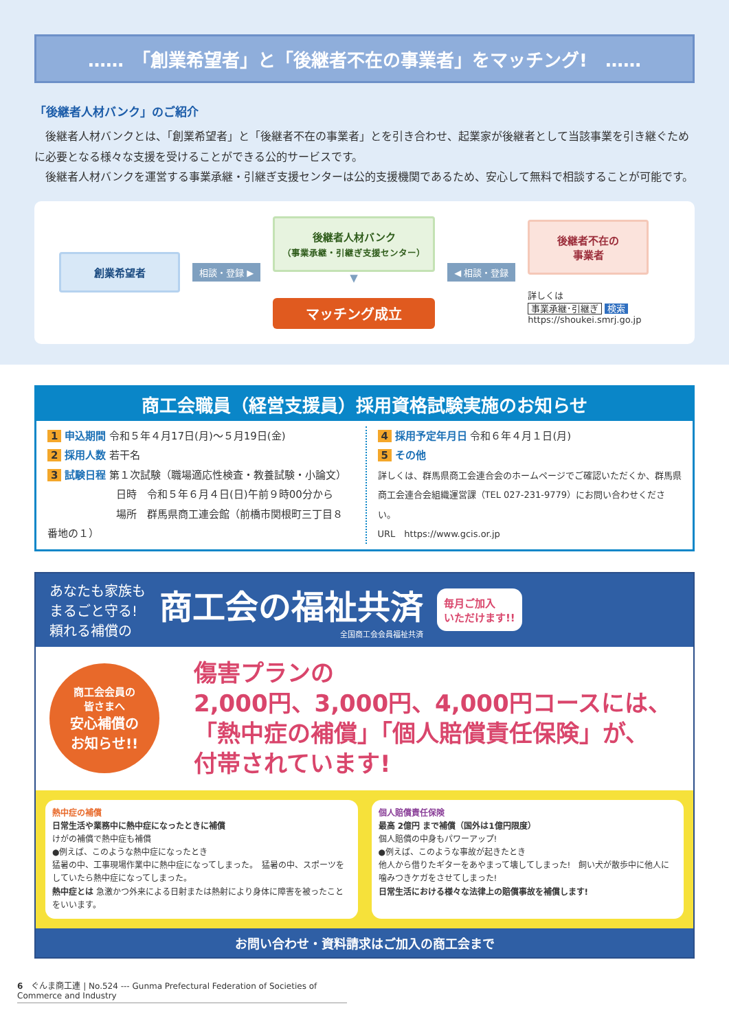……　「創業希望者」と「後継者不在の事業者」をマッチング!　……
「後継者人材バンク」のご紹介
　後継者人材バンクとは、「創業希望者」と「後継者不在の事業者」とを引き合わせ、起業家が後継者として当該事業を引き継ぐために必要となる様々な支援を受けることができる公的サービスです。
　後継者人材バンクを運営する事業承継・引継ぎ支援センターは公的支援機関であるため、安心して無料で相談することが可能です。
創業希望者
相談・登録 ▶
後継者人材バンク
（事業承継・引継ぎ支援センター）
▼
マッチング成立
◀ 相談・登録
後継者不在の
事業者
詳しくは
事業承継･引継ぎ 検索
https://shoukei.smrj.go.jp
商工会職員（経営支援員）採用資格試験実施のお知らせ
1 申込期間 令和５年４月17日(月)～５月19日(金)
2 採用人数 若干名
3 試験日程 第１次試験（職場適応性検査・教養試験・小論文）
日時　令和５年６月４日(日)午前９時00分から
場所　群馬県商工連会館（前橋市関根町三丁目８番地の１）
4 採用予定年月日 令和６年４月１日(月)
5 その他
詳しくは、群馬県商工会連合会のホームページでご確認いただくか、群馬県商工会連合会組織運営課（TEL 027-231-9779）にお問い合わせください。
URL　https://www.gcis.or.jp
あなたも家族も
まるごと守る!
頼れる補償の
商工会の福祉共済
全国商工会会員福祉共済
毎月ご加入
いただけます!!
商工会会員の
皆さまへ
安心補償の
お知らせ!!
傷害プランの
2,000円、3,000円、4,000円コースには、
「熱中症の補償」「個人賠償責任保険」が、
付帯されています!
熱中症の補償
日常生活や業務中に熱中症になったときに補償
けがの補償で熱中症も補償
●例えば、このような熱中症になったとき
猛暑の中、工事現場作業中に熱中症になってしまった。　猛暑の中、スポーツをしていたら熱中症になってしまった。
熱中症とは 急激かつ外来による日射または熱射により身体に障害を被ったことをいいます。
個人賠償責任保険
最高 2億円 まで補償（国外は1億円限度）
個人賠償の中身もパワーアップ!
●例えば、このような事故が起きたとき
他人から借りたギターをあやまって壊してしまった!　飼い犬が散歩中に他人に噛みつきケガをさせてしまった!
日常生活における様々な法律上の賠償事故を補償します!
お問い合わせ・資料請求はご加入の商工会まで
6　ぐんま商工連 | No.524 --- Gunma Prefectural Federation of Societies of Commerce and Industry